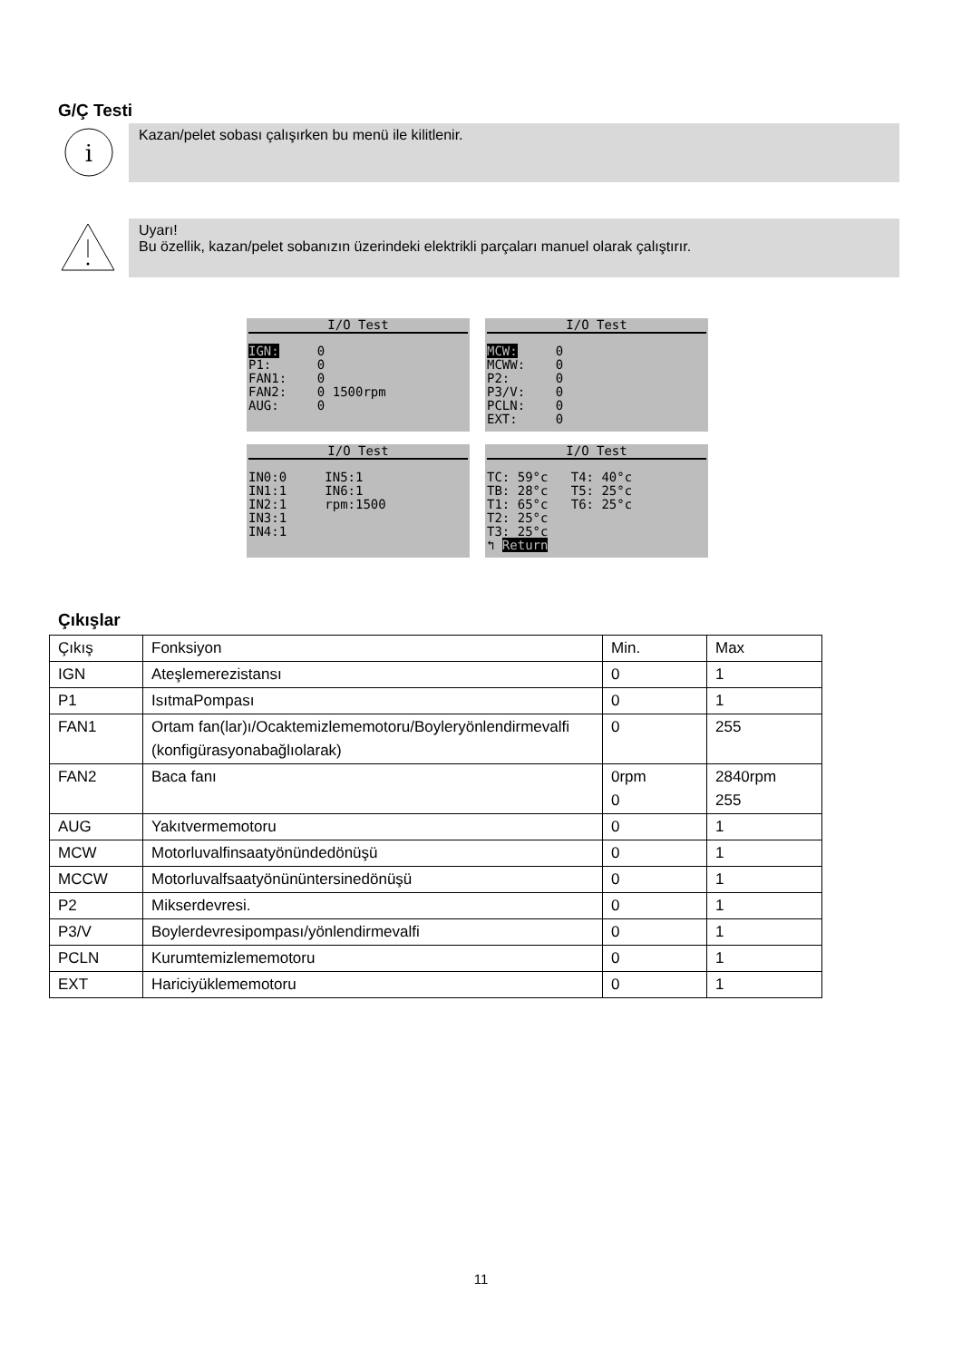G/Ç Testi
i
Kazan/pelet sobası çalışırken bu menü ile kilitlenir.
Uyarı!
Bu özellik, kazan/pelet sobanızın üzerindeki elektrikli parçaları manuel olarak çalıştırır.
I/O Test
IGN: 0 P1: 0 FAN1: 0 FAN2: 0 1500rpm AUG: 0
I/O Test
MCW: 0 MCWW: 0 P2: 0 P3/V: 0 PCLN: 0 EXT: 0
I/O Test
IN0:0 IN5:1 IN1:1 IN6:1 IN2:1 rpm:1500 IN3:1 IN4:1
I/O Test
TC: 59°c T4: 40°c TB: 28°c T5: 25°c T1: 65°c T6: 25°c T2: 25°c T3: 25°c ↰ Return
Çıkışlar
| Çıkış | Fonksiyon | Min. | Max |
| IGN | Ateşlemerezistansı | 0 | 1 |
| P1 | IsıtmaPompası | 0 | 1 |
| FAN1 | Ortam fan(lar)ı/Ocaktemizlememotoru/Boyleryönlendirmevalfi (konfigürasyonabağlıolarak) | 0 | 255 |
| FAN2 | Baca fanı | 0rpm 0 | 2840rpm 255 |
| AUG | Yakıtvermemotoru | 0 | 1 |
| MCW | Motorluvalfinsaatyönündedönüşü | 0 | 1 |
| MCCW | Motorluvalfsaatyönününtersinedönüşü | 0 | 1 |
| P2 | Mikserdevresi. | 0 | 1 |
| P3/V | Boylerdevresipompası/yönlendirmevalfi | 0 | 1 |
| PCLN | Kurumtemizlememotoru | 0 | 1 |
| EXT | Hariciyüklememotoru | 0 | 1 |
11